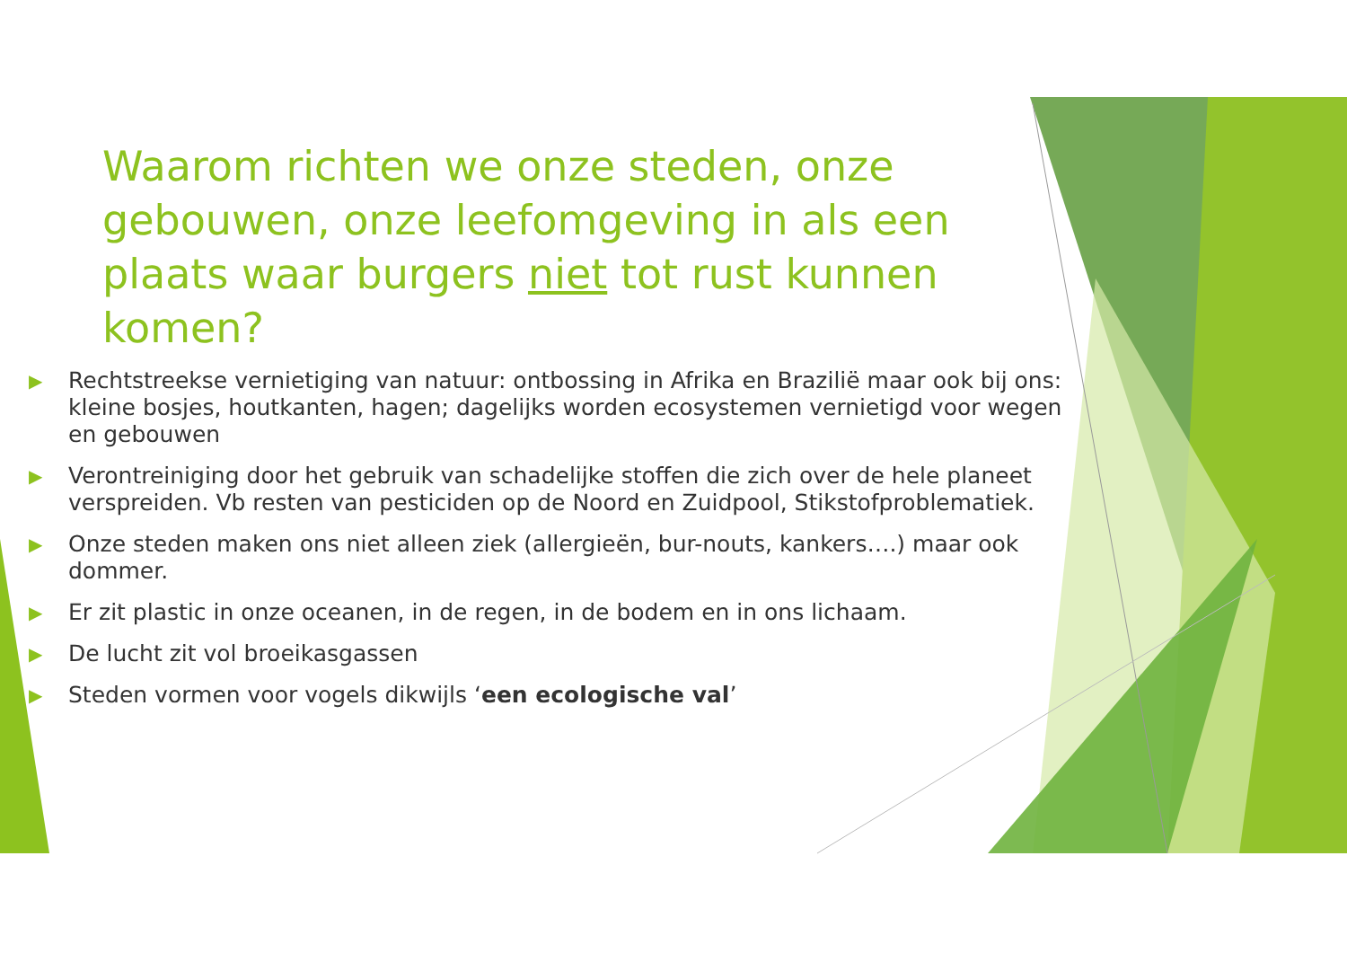Waarom richten we onze steden, onze gebouwen, onze leefomgeving in als een plaats waar burgers niet tot rust kunnen komen?
▶ Rechtstreekse vernietiging van natuur: ontbossing in Afrika en Brazilië maar ook bij ons: kleine bosjes, houtkanten, hagen; dagelijks worden ecosystemen vernietigd voor wegen en gebouwen
▶ Verontreiniging door het gebruik van schadelijke stoffen die zich over de hele planeet verspreiden. Vb resten van pesticiden op de Noord en Zuidpool, Stikstofproblematiek.
▶ Onze steden maken ons niet alleen ziek (allergieën, bur-nouts, kankers….) maar ook dommer.
▶ Er zit plastic in onze oceanen, in de regen, in de bodem en in ons lichaam.
▶ De lucht zit vol broeikasgassen
▶ Steden vormen voor vogels dikwijls ‘een ecologische val’